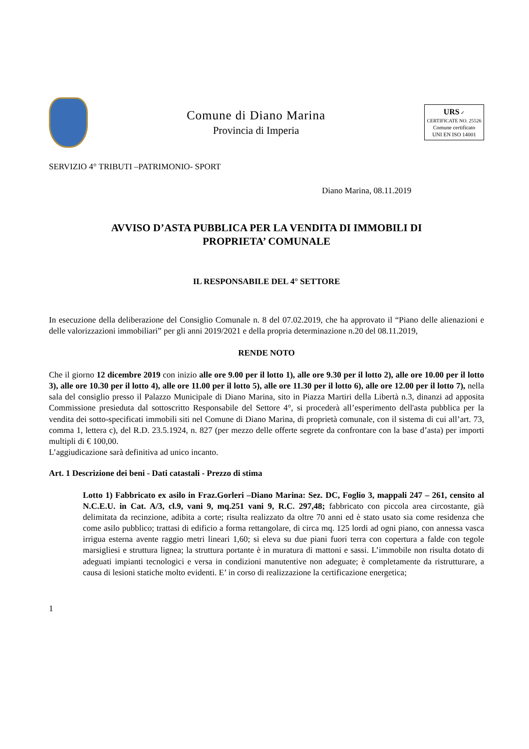Comune di Diano Marina
Provincia di Imperia
URS ✓
CERTIFICATE NO. 25526
Comune certificato
UNI EN ISO 14001
SERVIZIO 4° TRIBUTI –PATRIMONIO- SPORT
Diano Marina, 08.11.2019
AVVISO D’ASTA PUBBLICA PER LA VENDITA DI IMMOBILI DI
PROPRIETA’ COMUNALE
IL RESPONSABILE DEL 4° SETTORE
In esecuzione della deliberazione del Consiglio Comunale n. 8 del 07.02.2019, che ha approvato il “Piano delle alienazioni e delle valorizzazioni immobiliari” per gli anni 2019/2021 e della propria determinazione n.20 del 08.11.2019,
RENDE NOTO
Che il giorno 12 dicembre 2019 con inizio alle ore 9.00 per il lotto 1), alle ore 9.30 per il lotto 2), alle ore 10.00 per il lotto 3), alle ore 10.30 per il lotto 4), alle ore 11.00 per il lotto 5), alle ore 11.30 per il lotto 6), alle ore 12.00 per il lotto 7), nella sala del consiglio presso il Palazzo Municipale di Diano Marina, sito in Piazza Martiri della Libertà n.3, dinanzi ad apposita Commissione presieduta dal sottoscritto Responsabile del Settore 4°, si procederà all’esperimento dell'asta pubblica per la vendita dei sotto-specificati immobili siti nel Comune di Diano Marina, di proprietà comunale, con il sistema di cui all’art. 73, comma 1, lettera c), del R.D. 23.5.1924, n. 827 (per mezzo delle offerte segrete da confrontare con la base d’asta) per importi multipli di € 100,00.
L’aggiudicazione sarà definitiva ad unico incanto.
Art. 1 Descrizione dei beni - Dati catastali - Prezzo di stima
Lotto 1) Fabbricato ex asilo in Fraz.Gorleri –Diano Marina: Sez. DC, Foglio 3, mappali 247 – 261, censito al N.C.E.U. in Cat. A/3, cl.9, vani 9, mq.251 vani 9, R.C. 297,48; fabbricato con piccola area circostante, già delimitata da recinzione, adibita a corte; risulta realizzato da oltre 70 anni ed è stato usato sia come residenza che come asilo pubblico; trattasi di edificio a forma rettangolare, di circa mq. 125 lordi ad ogni piano, con annessa vasca irrigua esterna avente raggio metri lineari 1,60; si eleva su due piani fuori terra con copertura a falde con tegole marsigliesi e struttura lignea; la struttura portante è in muratura di mattoni e sassi. L’immobile non risulta dotato di adeguati impianti tecnologici e versa in condizioni manutentive non adeguate; è completamente da ristrutturare, a causa di lesioni statiche molto evidenti. E’ in corso di realizzazione la certificazione energetica;
1